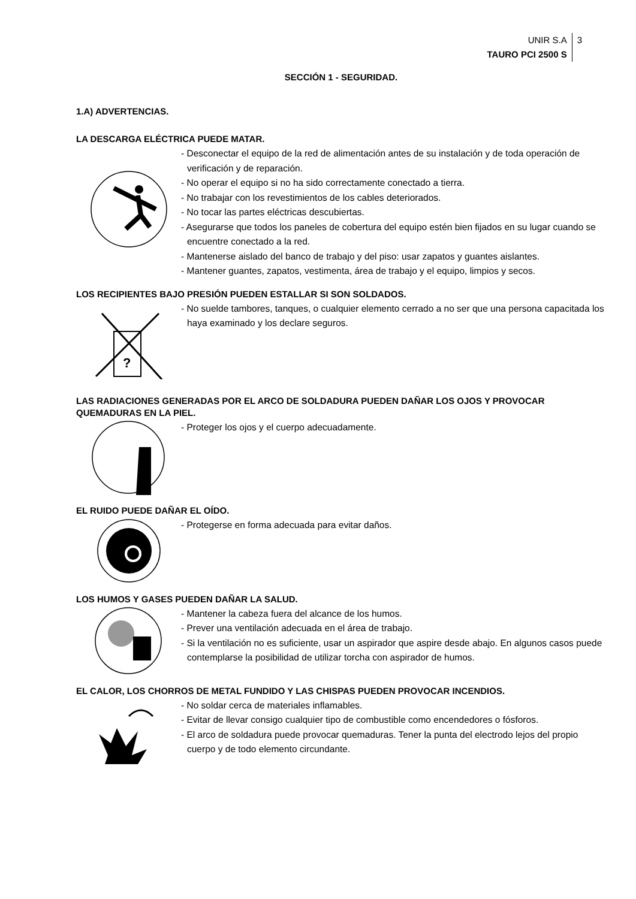UNIR S.A
TAURO PCI 2500 S
3
SECCIÓN 1 - SEGURIDAD.
1.A) ADVERTENCIAS.
LA DESCARGA ELÉCTRICA PUEDE MATAR.
- Desconectar el equipo de la red de alimentación antes de su instalación y de toda operación de verificación y de reparación.
- No operar el equipo si no ha sido correctamente conectado a tierra.
- No trabajar con los revestimientos de los cables deteriorados.
- No tocar las partes eléctricas descubiertas.
- Asegurarse que todos los paneles de cobertura del equipo estén bien fijados en su lugar cuando se encuentre conectado a la red.
- Mantenerse aislado del banco de trabajo y del piso: usar zapatos y guantes aislantes.
- Mantener guantes, zapatos, vestimenta, área de trabajo y el equipo, limpios y secos.
LOS RECIPIENTES BAJO PRESIÓN PUEDEN ESTALLAR SI SON SOLDADOS.
?
- No suelde tambores, tanques, o cualquier elemento cerrado a no ser que una persona capacitada los haya examinado y los declare seguros.
LAS RADIACIONES GENERADAS POR EL ARCO DE SOLDADURA PUEDEN DAÑAR LOS OJOS Y PROVOCAR QUEMADURAS EN LA PIEL.
- Proteger los ojos y el cuerpo adecuadamente.
EL RUIDO PUEDE DAÑAR EL OÍDO.
- Protegerse en forma adecuada para evitar daños.
LOS HUMOS Y GASES PUEDEN DAÑAR LA SALUD.
- Mantener la cabeza fuera del alcance de los humos.
- Prever una ventilación adecuada en el área de trabajo.
- Si la ventilación no es suficiente, usar un aspirador que aspire desde abajo. En algunos casos puede contemplarse la posibilidad de utilizar torcha con aspirador de humos.
EL CALOR, LOS CHORROS DE METAL FUNDIDO Y LAS CHISPAS PUEDEN PROVOCAR INCENDIOS.
- No soldar cerca de materiales inflamables.
- Evitar de llevar consigo cualquier tipo de combustible como encendedores o fósforos.
- El arco de soldadura puede provocar quemaduras. Tener la punta del electrodo lejos del propio cuerpo y de todo elemento circundante.